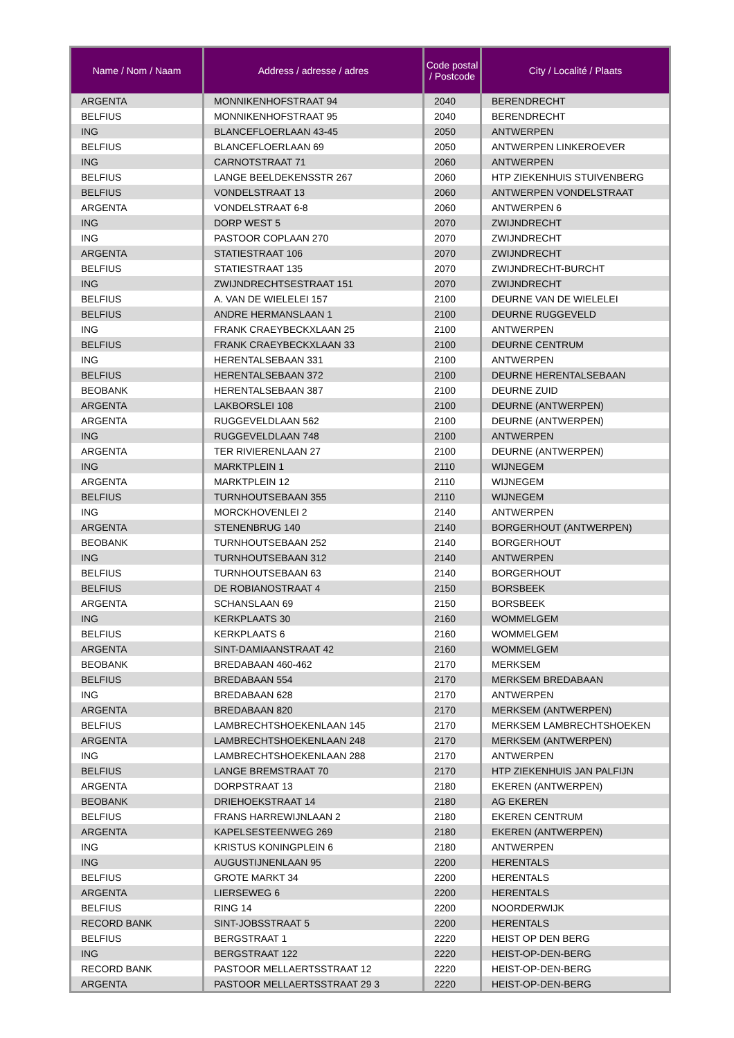| Name / Nom / Naam | Address / adresse / adres | Code postal / Postcode | City / Localité / Plaats |
| --- | --- | --- | --- |
| ARGENTA | MONNIKENHOFSTRAAT 94 | 2040 | BERENDRECHT |
| BELFIUS | MONNIKENHOFSTRAAT 95 | 2040 | BERENDRECHT |
| ING | BLANCEFLOERLAAN 43-45 | 2050 | ANTWERPEN |
| BELFIUS | BLANCEFLOERLAAN 69 | 2050 | ANTWERPEN LINKEROEVER |
| ING | CARNOTSTRAAT 71 | 2060 | ANTWERPEN |
| BELFIUS | LANGE BEELDEKENSSTR 267 | 2060 | HTP ZIEKENHUIS STUIVENBERG |
| BELFIUS | VONDELSTRAAT 13 | 2060 | ANTWERPEN VONDELSTRAAT |
| ARGENTA | VONDELSTRAAT 6-8 | 2060 | ANTWERPEN 6 |
| ING | DORP WEST 5 | 2070 | ZWIJNDRECHT |
| ING | PASTOOR COPLAAN 270 | 2070 | ZWIJNDRECHT |
| ARGENTA | STATIESTRAAT 106 | 2070 | ZWIJNDRECHT |
| BELFIUS | STATIESTRAAT 135 | 2070 | ZWIJNDRECHT-BURCHT |
| ING | ZWIJNDRECHTSESTRAAT 151 | 2070 | ZWIJNDRECHT |
| BELFIUS | A. VAN DE WIELELEI 157 | 2100 | DEURNE VAN DE WIELELEI |
| BELFIUS | ANDRE HERMANSLAAN 1 | 2100 | DEURNE RUGGEVELD |
| ING | FRANK CRAEYBECKXLAAN 25 | 2100 | ANTWERPEN |
| BELFIUS | FRANK CRAEYBECKXLAAN 33 | 2100 | DEURNE CENTRUM |
| ING | HERENTALSEBAAN 331 | 2100 | ANTWERPEN |
| BELFIUS | HERENTALSEBAAN 372 | 2100 | DEURNE HERENTALSEBAAN |
| BEOBANK | HERENTALSEBAAN 387 | 2100 | DEURNE ZUID |
| ARGENTA | LAKBORSLEI 108 | 2100 | DEURNE (ANTWERPEN) |
| ARGENTA | RUGGEVELDLAAN 562 | 2100 | DEURNE (ANTWERPEN) |
| ING | RUGGEVELDLAAN 748 | 2100 | ANTWERPEN |
| ARGENTA | TER RIVIERENLAAN 27 | 2100 | DEURNE (ANTWERPEN) |
| ING | MARKTPLEIN 1 | 2110 | WIJNEGEM |
| ARGENTA | MARKTPLEIN 12 | 2110 | WIJNEGEM |
| BELFIUS | TURNHOUTSEBAAN 355 | 2110 | WIJNEGEM |
| ING | MORCKHOVENLEI 2 | 2140 | ANTWERPEN |
| ARGENTA | STENENBRUG 140 | 2140 | BORGERHOUT (ANTWERPEN) |
| BEOBANK | TURNHOUTSEBAAN 252 | 2140 | BORGERHOUT |
| ING | TURNHOUTSEBAAN 312 | 2140 | ANTWERPEN |
| BELFIUS | TURNHOUTSEBAAN 63 | 2140 | BORGERHOUT |
| BELFIUS | DE ROBIANOSTRAAT 4 | 2150 | BORSBEEK |
| ARGENTA | SCHANSLAAN 69 | 2150 | BORSBEEK |
| ING | KERKPLAATS 30 | 2160 | WOMMELGEM |
| BELFIUS | KERKPLAATS 6 | 2160 | WOMMELGEM |
| ARGENTA | SINT-DAMIAANSTRAAT 42 | 2160 | WOMMELGEM |
| BEOBANK | BREDABAAN 460-462 | 2170 | MERKSEM |
| BELFIUS | BREDABAAN 554 | 2170 | MERKSEM BREDABAAN |
| ING | BREDABAAN 628 | 2170 | ANTWERPEN |
| ARGENTA | BREDABAAN 820 | 2170 | MERKSEM (ANTWERPEN) |
| BELFIUS | LAMBRECHTSHOEKENLAAN 145 | 2170 | MERKSEM LAMBRECHTSHOEKEN |
| ARGENTA | LAMBRECHTSHOEKENLAAN 248 | 2170 | MERKSEM (ANTWERPEN) |
| ING | LAMBRECHTSHOEKENLAAN 288 | 2170 | ANTWERPEN |
| BELFIUS | LANGE BREMSTRAAT 70 | 2170 | HTP ZIEKENHUIS JAN PALFIJN |
| ARGENTA | DORPSTRAAT 13 | 2180 | EKEREN (ANTWERPEN) |
| BEOBANK | DRIEHOEKSTRAAT 14 | 2180 | AG EKEREN |
| BELFIUS | FRANS HARREWIJNLAAN 2 | 2180 | EKEREN CENTRUM |
| ARGENTA | KAPELSESTEENWEG 269 | 2180 | EKEREN (ANTWERPEN) |
| ING | KRISTUS KONINGPLEIN 6 | 2180 | ANTWERPEN |
| ING | AUGUSTIJNENLAAN 95 | 2200 | HERENTALS |
| BELFIUS | GROTE MARKT 34 | 2200 | HERENTALS |
| ARGENTA | LIERSEWEG 6 | 2200 | HERENTALS |
| BELFIUS | RING 14 | 2200 | NOORDERWIJK |
| RECORD BANK | SINT-JOBSSTRAAT 5 | 2200 | HERENTALS |
| BELFIUS | BERGSTRAAT 1 | 2220 | HEIST OP DEN BERG |
| ING | BERGSTRAAT 122 | 2220 | HEIST-OP-DEN-BERG |
| RECORD BANK | PASTOOR MELLAERTSSTRAAT 12 | 2220 | HEIST-OP-DEN-BERG |
| ARGENTA | PASTOOR MELLAERTSSTRAAT 29 3 | 2220 | HEIST-OP-DEN-BERG |